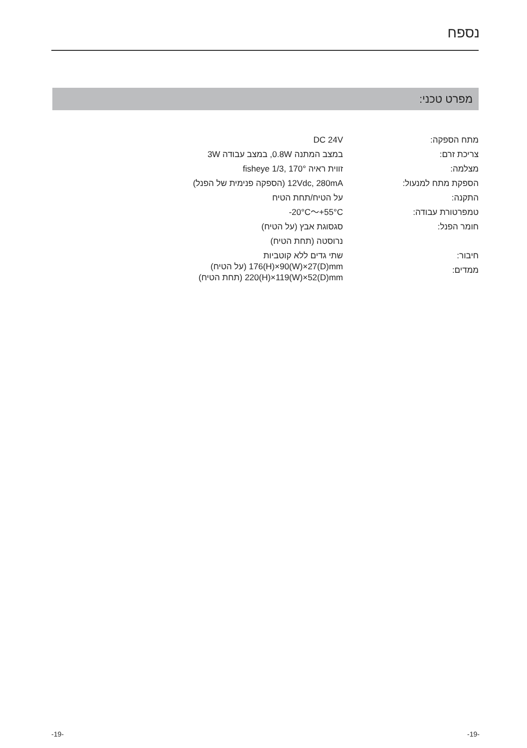נספח
מפרט טכני:
| מתח הספקה: | DC 24V |
| צריכת זרם: | במצב המתנה 0.8W, במצב עבודה 3W |
| מצלמה: | זווית ראיה 170° ,1/3 fisheye |
| הספקת מתח למנעול: | 12Vdc, 280mA (הספקה פנימית של הפנל) |
| התקנה: | על הטיח/תחת הטיח |
| טמפרטורת עבודה: | -20°C～+55°C |
| חומר הפנל: | סגסוגת אבץ (על הטיח) נרוסטה (תחת הטיח) |
| חיבור: ממדים: | שתי גדים ללא קוטביות 176(H)×90(W)×27(D)mm (על הטיח) 220(H)×119(W)×52(D)mm (תחת הטיח) |
-19- -19-